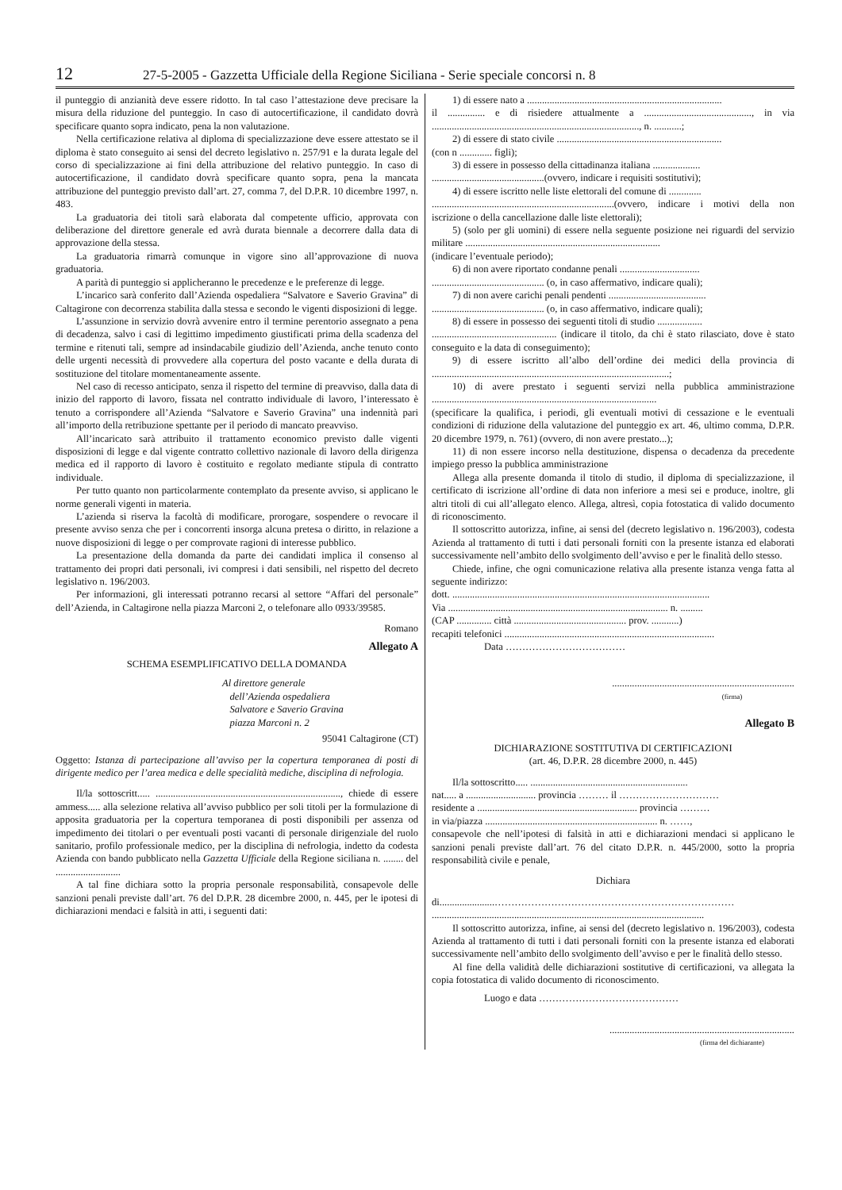12 27-5-2005 - Gazzetta Ufficiale della Regione Siciliana - Serie speciale concorsi n. 8
il punteggio di anzianità deve essere ridotto. In tal caso l’attestazione deve precisare la misura della riduzione del punteggio. In caso di autocertificazione, il candidato dovrà specificare quanto sopra indicato, pena la non valutazione.
Nella certificazione relativa al diploma di specializzazione deve essere attestato se il diploma è stato conseguito ai sensi del decreto legislativo n. 257/91 e la durata legale del corso di specializzazione ai fini della attribuzione del relativo punteggio. In caso di autocertificazione, il candidato dovrà specificare quanto sopra, pena la mancata attribuzione del punteggio previsto dall’art. 27, comma 7, del D.P.R. 10 dicembre 1997, n. 483.
La graduatoria dei titoli sarà elaborata dal competente ufficio, approvata con deliberazione del direttore generale ed avrà durata biennale a decorrere dalla data di approvazione della stessa.
La graduatoria rimarrà comunque in vigore sino all’approvazione di nuova graduatoria.
A parità di punteggio si applicheranno le precedenze e le preferenze di legge.
L’incarico sarà conferito dall’Azienda ospedaliera “Salvatore e Saverio Gravina” di Caltagirone con decorrenza stabilita dalla stessa e secondo le vigenti disposizioni di legge.
L’assunzione in servizio dovrà avvenire entro il termine perentorio assegnato a pena di decadenza, salvo i casi di legittimo impedimento giustificati prima della scadenza del termine e ritenuti tali, sempre ad insindacabile giudizio dell’Azienda, anche tenuto conto delle urgenti necessità di provvedere alla copertura del posto vacante e della durata di sostituzione del titolare momentaneamente assente.
Nel caso di recesso anticipato, senza il rispetto del termine di preavviso, dalla data di inizio del rapporto di lavoro, fissata nel contratto individuale di lavoro, l’interessato è tenuto a corrispondere all’Azienda “Salvatore e Saverio Gravina” una indennità pari all’importo della retribuzione spettante per il periodo di mancato preavviso.
All’incaricato sarà attribuito il trattamento economico previsto dalle vigenti disposizioni di legge e dal vigente contratto collettivo nazionale di lavoro della dirigenza medica ed il rapporto di lavoro è costituito e regolato mediante stipula di contratto individuale.
Per tutto quanto non particolarmente contemplato da presente avviso, si applicano le norme generali vigenti in materia.
L’azienda si riserva la facoltà di modificare, prorogare, sospendere o revocare il presente avviso senza che per i concorrenti insorga alcuna pretesa o diritto, in relazione a nuove disposizioni di legge o per comprovate ragioni di interesse pubblico.
La presentazione della domanda da parte dei candidati implica il consenso al trattamento dei propri dati personali, ivi compresi i dati sensibili, nel rispetto del decreto legislativo n. 196/2003.
Per informazioni, gli interessati potranno recarsi al settore “Affari del personale” dell’Azienda, in Caltagirone nella piazza Marconi 2, o telefonare allo 0933/39585.
Romano
Allegato A
SCHEMA ESEMPLIFICATIVO DELLA DOMANDA
Al direttore generale
dell’Azienda ospedaliera
Salvatore e Saverio Gravina
piazza Marconi n. 2
95041 Caltagirone (CT)
Oggetto: Istanza di partecipazione all’avviso per la copertura temporanea di posti di dirigente medico per l’area medica e delle specialità mediche, disciplina di nefrologia.
Il/la sottoscritt..... .........................................................................., chiede di essere ammess..... alla selezione relativa all’avviso pubblico per soli titoli per la formulazione di apposita graduatoria per la copertura temporanea di posti disponibili per assenza od impedimento dei titolari o per eventuali posti vacanti di personale dirigenziale del ruolo sanitario, profilo professionale medico, per la disciplina di nefrologia, indetto da codesta Azienda con bando pubblicato nella Gazzetta Ufficiale della Regione siciliana n. ........ del ..........................
A tal fine dichiara sotto la propria personale responsabilità, consapevole delle sanzioni penali previste dall’art. 76 del D.P.R. 28 dicembre 2000, n. 445, per le ipotesi di dichiarazioni mendaci e falsità in atti, i seguenti dati:
1) di essere nato a ..............................................................................
il ............... e di risiedere attualmente a ..........................................., in via ..................................................................................., n. ...........;
2) di essere di stato civile ..................................................................
(con n ............. figli);
3) di essere in possesso della cittadinanza italiana ...................
.............................................(ovvero, indicare i requisiti sostitutivi);
4) di essere iscritto nelle liste elettorali del comune di .............
.........................................................................(ovvero, indicare i motivi della non iscrizione o della cancellazione dalle liste elettorali);
5) (solo per gli uomini) di essere nella seguente posizione nei riguardi del servizio militare ..............................................................................
(indicare l’eventuale periodo);
6) di non avere riportato condanne penali ................................
............................................. (o, in caso affermativo, indicare quali);
7) di non avere carichi penali pendenti .......................................
............................................. (o, in caso affermativo, indicare quali);
8) di essere in possesso dei seguenti titoli di studio ..................
.................................................. (indicare il titolo, da chi è stato rilasciato, dove è stato conseguito e la data di conseguimento);
9) di essere iscritto all’albo dell’ordine dei medici della provincia di ...............................................................................................;
10) di avere prestato i seguenti servizi nella pubblica amministrazione ..........................................................................................
(specificare la qualifica, i periodi, gli eventuali motivi di cessazione e le eventuali condizioni di riduzione della valutazione del punteggio ex art. 46, ultimo comma, D.P.R. 20 dicembre 1979, n. 761) (ovvero, di non avere prestato...);
11) di non essere incorso nella destituzione, dispensa o decadenza da precedente impiego presso la pubblica amministrazione
Allega alla presente domanda il titolo di studio, il diploma di specializzazione, il certificato di iscrizione all’ordine di data non inferiore a mesi sei e produce, inoltre, gli altri titoli di cui all’allegato elenco. Allega, altresì, copia fotostatica di valido documento di riconoscimento.
Il sottoscritto autorizza, infine, ai sensi del (decreto legislativo n. 196/2003), codesta Azienda al trattamento di tutti i dati personali forniti con la presente istanza ed elaborati successivamente nell’ambito dello svolgimento dell’avviso e per le finalità dello stesso.
Chiede, infine, che ogni comunicazione relativa alla presente istanza venga fatta al seguente indirizzo:
dott. .......................................................................................................
Via ........................................................................................ n. .........
(CAP .............. città ............................................. prov. ...........)
recapiti telefonici ....................................................................................
Data ………………………………
.........................................................................
(firma)
Allegato B
DICHIARAZIONE SOSTITUTIVA DI CERTIFICAZIONI
(art. 46, D.P.R. 28 dicembre 2000, n. 445)
Il/la sottoscritto..... ...............................................................
nat..... a ............................ provincia ……… il …………………………
residente a ................................................................ provincia ………
in via/piazza ..................................................................... n. ……,
consapevole che nell’ipotesi di falsità in atti e dichiarazioni mendaci si applicano le sanzioni penali previste dall’art. 76 del citato D.P.R. n. 445/2000, sotto la propria responsabilità civile e penale,
Dichiara
di......................………………………………………………………………
.............................................................................................................
Il sottoscritto autorizza, infine, ai sensi del (decreto legislativo n. 196/2003), codesta Azienda al trattamento di tutti i dati personali forniti con la presente istanza ed elaborati successivamente nell’ambito dello svolgimento dell’avviso e per le finalità dello stesso.
Al fine della validità delle dichiarazioni sostitutive di certificazioni, va allegata la copia fotostatica di valido documento di riconoscimento.
Luogo e data ……………………………………
..........................................................................
(firma del dichiarante)